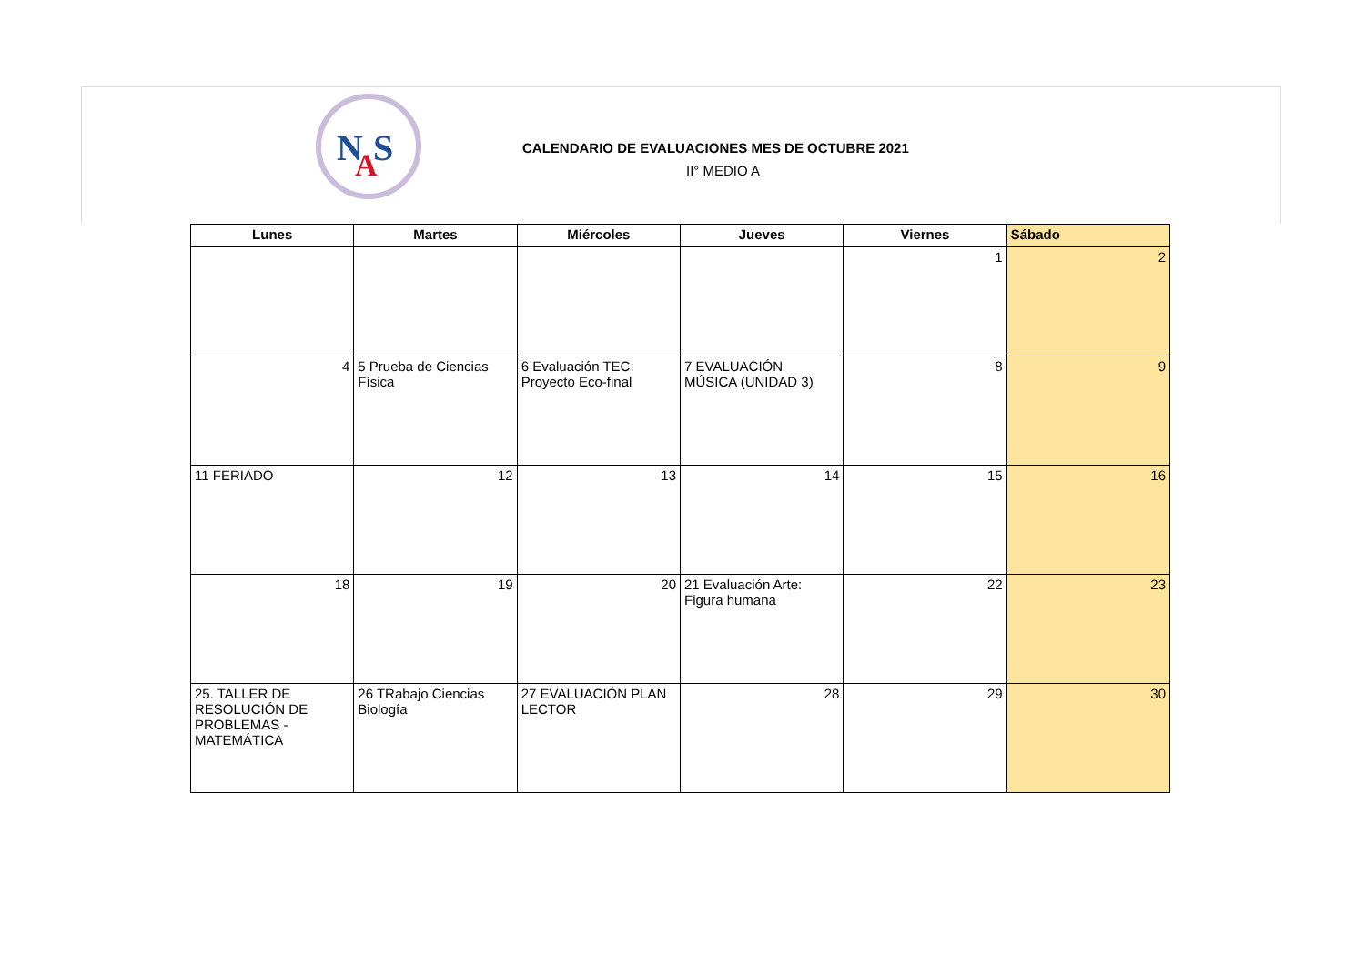N
S
A
CALENDARIO DE EVALUACIONES MES DE OCTUBRE 2021
II° MEDIO A
| Lunes | Martes | Miércoles | Jueves | Viernes | Sábado |
| --- | --- | --- | --- | --- | --- |
| | | | | 1 | 2 |
| 4 | 5 Prueba de Ciencias Física | 6 Evaluación TEC: Proyecto Eco-final | 7 EVALUACIÓN MÚSICA (UNIDAD 3) | 8 | 9 |
| 11 FERIADO | 12 | 13 | 14 | 15 | 16 |
| 18 | 19 | 20 | 21 Evaluación Arte: Figura humana | 22 | 23 |
| 25. TALLER DE RESOLUCIÓN DE PROBLEMAS - MATEMÁTICA | 26 TRabajo Ciencias Biología | 27 EVALUACIÓN PLAN LECTOR | 28 | 29 | 30 |